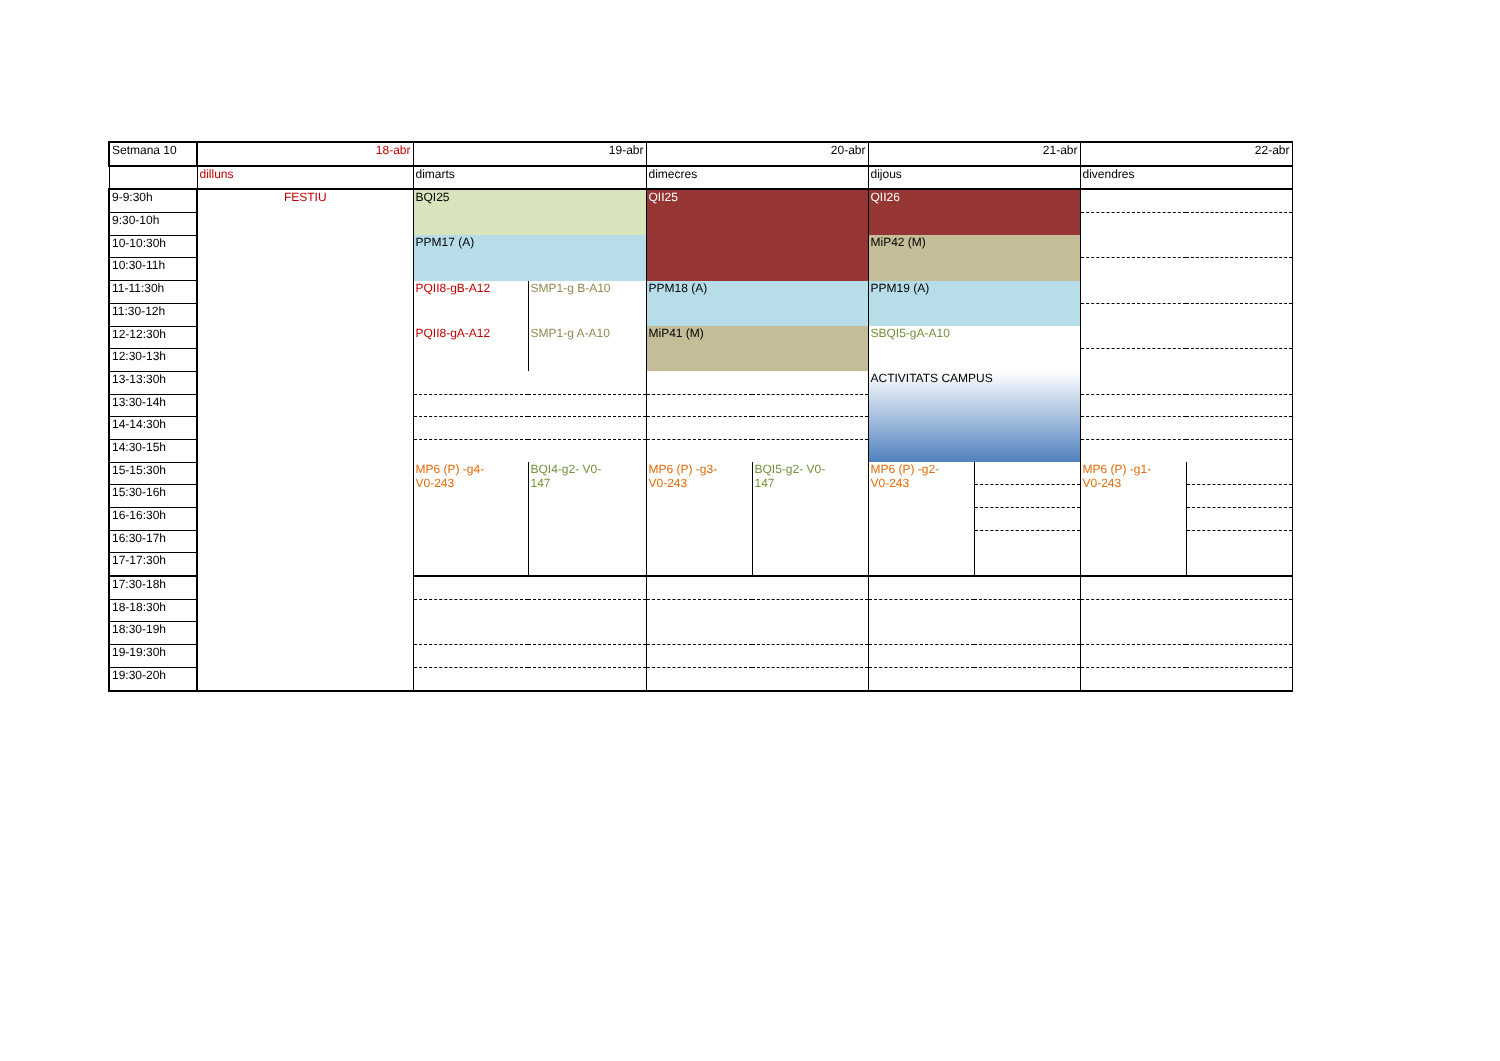| Setmana 10 | 18-abr | 19-abr | | 20-abr | | 21-abr | | 22-abr | |
| | dilluns | dimarts | | dimecres | | dijous | | divendres | |
| 9-9:30h | FESTIU | BQI25 | | QII25 | | QII26 | | | |
| 9:30-10h | | | | | | | | | |
| 10-10:30h | | PPM17 (A) | | | | MiP42 (M) | | | |
| 10:30-11h | | | | | | | | | |
| 11-11:30h | | PQII8-gB-A12 | SMP1-g B-A10 | PPM18 (A) | | PPM19 (A) | | | |
| 11:30-12h | | | | | | | | | |
| 12-12:30h | | PQII8-gA-A12 | SMP1-g A-A10 | MiP41 (M) | | SBQI5-gA-A10 | | | |
| 12:30-13h | | | | | | | | | |
| 13-13:30h | | | | | | ACTIVITATS CAMPUS | | | |
| 13:30-14h | | | | | | | | | |
| 14-14:30h | | | | | | | | | |
| 14:30-15h | | | | | | | | | |
| 15-15:30h | | MP6 (P) -g4- V0-243 | BQI4-g2- V0- 147 | MP6 (P) -g3- V0-243 | BQI5-g2- V0- 147 | MP6 (P) -g2- V0-243 | | MP6 (P) -g1- V0-243 | |
| 15:30-16h | | | | | | | | | |
| 16-16:30h | | | | | | | | | |
| 16:30-17h | | | | | | | | | |
| 17-17:30h | | | | | | | | | |
| 17:30-18h | | | | | | | | | |
| 18-18:30h | | | | | | | | | |
| 18:30-19h | | | | | | | | | |
| 19-19:30h | | | | | | | | | |
| 19:30-20h | | | | | | | | | |